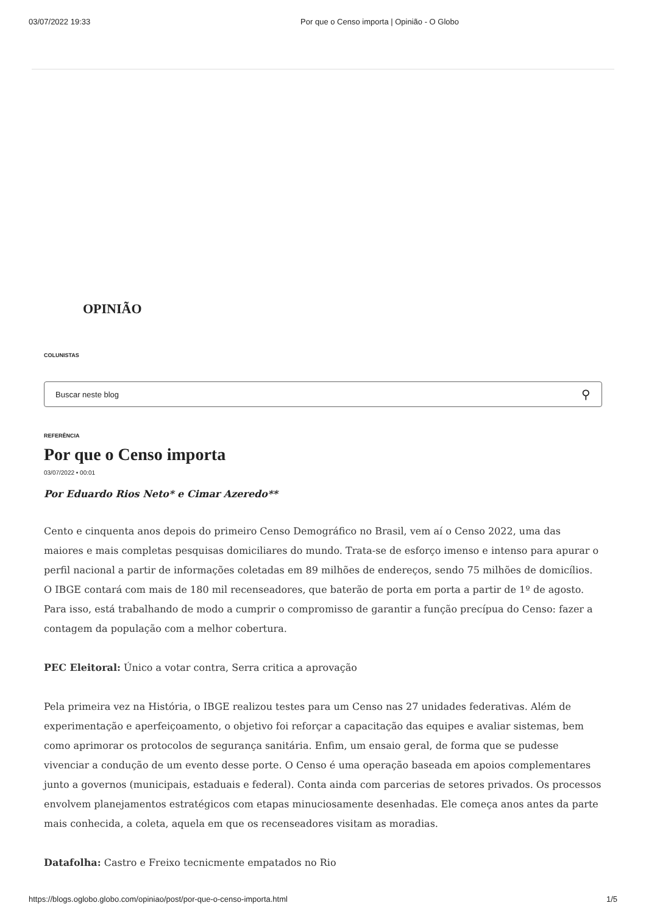03/07/2022 19:33 Por que o Censo importa | Opinião - O Globo
OPINIÃO
COLUNISTAS
Buscar neste blog ⚲
REFERÊNCIA
Por que o Censo importa
03/07/2022 • 00:01
Por Eduardo Rios Neto* e Cimar Azeredo**
Cento e cinquenta anos depois do primeiro Censo Demográfico no Brasil, vem aí o Censo 2022, uma das maiores e mais completas pesquisas domiciliares do mundo. Trata-se de esforço imenso e intenso para apurar o perfil nacional a partir de informações coletadas em 89 milhões de endereços, sendo 75 milhões de domicílios. O IBGE contará com mais de 180 mil recenseadores, que baterão de porta em porta a partir de 1º de agosto. Para isso, está trabalhando de modo a cumprir o compromisso de garantir a função precípua do Censo: fazer a contagem da população com a melhor cobertura.
PEC Eleitoral: Único a votar contra, Serra critica a aprovação
Pela primeira vez na História, o IBGE realizou testes para um Censo nas 27 unidades federativas. Além de experimentação e aperfeiçoamento, o objetivo foi reforçar a capacitação das equipes e avaliar sistemas, bem como aprimorar os protocolos de segurança sanitária. Enfim, um ensaio geral, de forma que se pudesse vivenciar a condução de um evento desse porte. O Censo é uma operação baseada em apoios complementares junto a governos (municipais, estaduais e federal). Conta ainda com parcerias de setores privados. Os processos envolvem planejamentos estratégicos com etapas minuciosamente desenhadas. Ele começa anos antes da parte mais conhecida, a coleta, aquela em que os recenseadores visitam as moradias.
Datafolha: Castro e Freixo tecnicmente empatados no Rio
https://blogs.oglobo.globo.com/opiniao/post/por-que-o-censo-importa.html 1/5